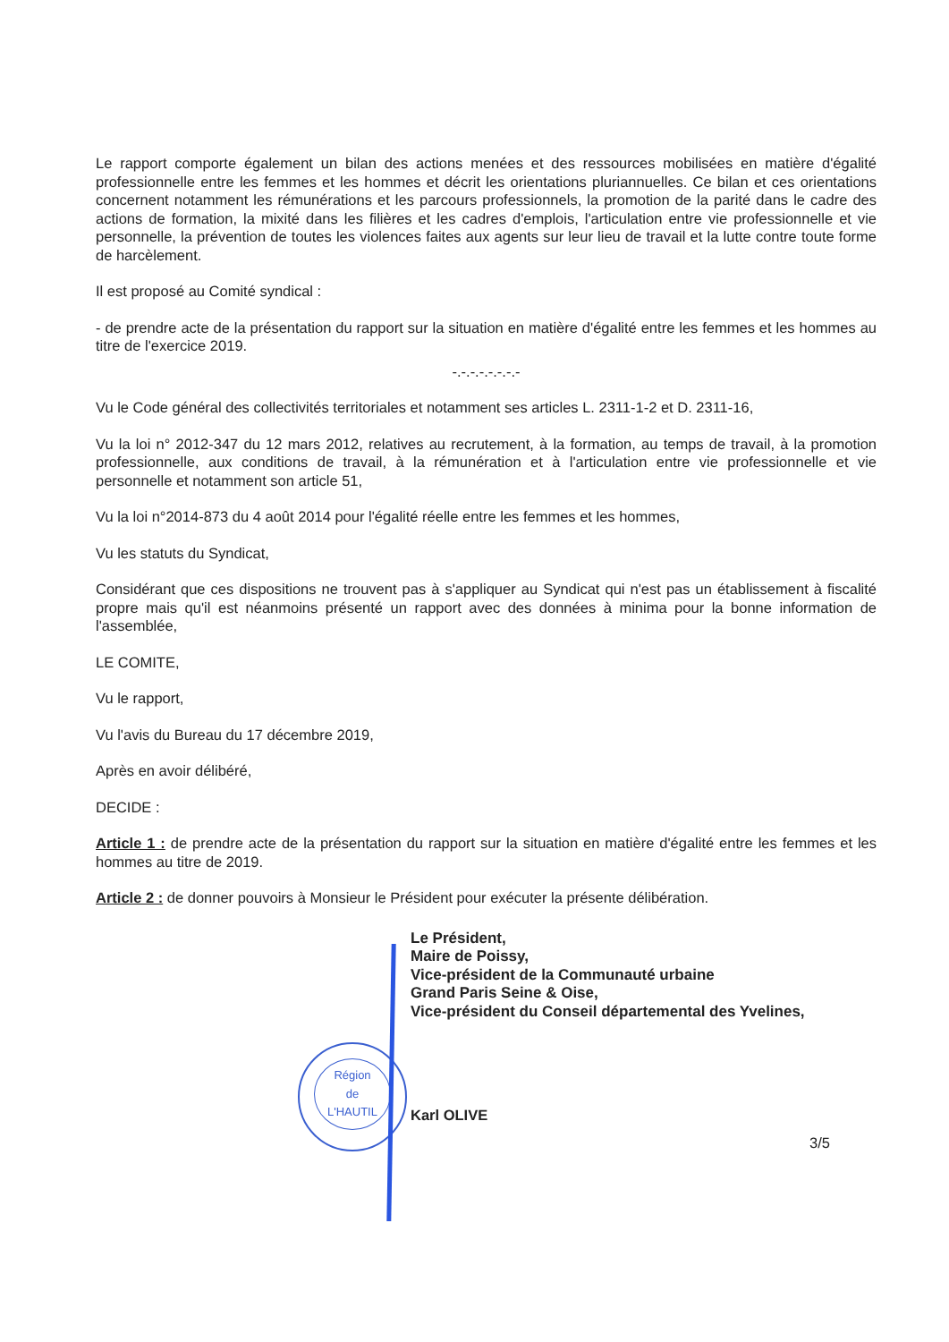Région
de
L'HAUTIL
Le rapport comporte également un bilan des actions menées et des ressources mobilisées en matière d'égalité professionnelle entre les femmes et les hommes et décrit les orientations pluriannuelles. Ce bilan et ces orientations concernent notamment les rémunérations et les parcours professionnels, la promotion de la parité dans le cadre des actions de formation, la mixité dans les filières et les cadres d'emplois, l'articulation entre vie professionnelle et vie personnelle, la prévention de toutes les violences faites aux agents sur leur lieu de travail et la lutte contre toute forme de harcèlement.
Il est proposé au Comité syndical :
- de prendre acte de la présentation du rapport sur la situation en matière d'égalité entre les femmes et les hommes au titre de l'exercice 2019.
-.-.-.-.-.-.-.-
Vu le Code général des collectivités territoriales et notamment ses articles L. 2311-1-2 et D. 2311-16,
Vu la loi n° 2012-347 du 12 mars 2012, relatives au recrutement, à la formation, au temps de travail, à la promotion professionnelle, aux conditions de travail, à la rémunération et à l'articulation entre vie professionnelle et vie personnelle et notamment son article 51,
Vu la loi n°2014-873 du 4 août 2014 pour l'égalité réelle entre les femmes et les hommes,
Vu les statuts du Syndicat,
Considérant que ces dispositions ne trouvent pas à s'appliquer au Syndicat qui n'est pas un établissement à fiscalité propre mais qu'il est néanmoins présenté un rapport avec des données à minima pour la bonne information de l'assemblée,
LE COMITE,
Vu le rapport,
Vu l'avis du Bureau du 17 décembre 2019,
Après en avoir délibéré,
DECIDE :
Article 1 : de prendre acte de la présentation du rapport sur la situation en matière d'égalité entre les femmes et les hommes au titre de 2019.
Article 2 : de donner pouvoirs à Monsieur le Président pour exécuter la présente délibération.
Le Président,
Maire de Poissy,
Vice-président de la Communauté urbaine
Grand Paris Seine & Oise,
Vice-président du Conseil départemental des Yvelines,
Karl OLIVE
3/5